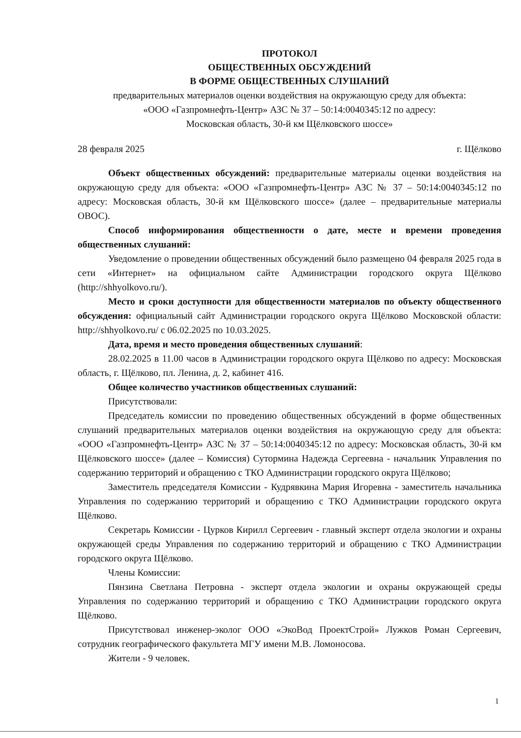ПРОТОКОЛ
ОБЩЕСТВЕННЫХ ОБСУЖДЕНИЙ
В ФОРМЕ ОБЩЕСТВЕННЫХ СЛУШАНИЙ
предварительных материалов оценки воздействия на окружающую среду для объекта:
«ООО «Газпромнефть-Центр» АЗС № 37 – 50:14:0040345:12 по адресу:
Московская область, 30-й км Щёлковского шоссе»
28 февраля 2025 г. Щёлково
Объект общественных обсуждений: предварительные материалы оценки воздействия на окружающую среду для объекта: «ООО «Газпромнефть-Центр» АЗС № 37 – 50:14:0040345:12 по адресу: Московская область, 30-й км Щёлковского шоссе» (далее – предварительные материалы ОВОС).
Способ информирования общественности о дате, месте и времени проведения общественных слушаний:
Уведомление о проведении общественных обсуждений было размещено 04 февраля 2025 года в сети «Интернет» на официальном сайте Администрации городского округа Щёлково (http://shhyolkovo.ru/).
Место и сроки доступности для общественности материалов по объекту общественного обсуждения: официальный сайт Администрации городского округа Щёлково Московской области: http://shhyolkovo.ru/ с 06.02.2025 по 10.03.2025.
Дата, время и место проведения общественных слушаний:
28.02.2025 в 11.00 часов в Администрации городского округа Щёлково по адресу: Московская область, г. Щёлково, пл. Ленина, д. 2, кабинет 416.
Общее количество участников общественных слушаний:
Присутствовали:
Председатель комиссии по проведению общественных обсуждений в форме общественных слушаний предварительных материалов оценки воздействия на окружающую среду для объекта: «ООО «Газпромнефть-Центр» АЗС № 37 – 50:14:0040345:12 по адресу: Московская область, 30-й км Щёлковского шоссе» (далее – Комиссия) Сутормина Надежда Сергеевна - начальник Управления по содержанию территорий и обращению с ТКО Администрации городского округа Щёлково;
Заместитель председателя Комиссии - Кудрявкина Мария Игоревна - заместитель начальника Управления по содержанию территорий и обращению с ТКО Администрации городского округа Щёлково.
Секретарь Комиссии - Цурков Кирилл Сергеевич - главный эксперт отдела экологии и охраны окружающей среды Управления по содержанию территорий и обращению с ТКО Администрации городского округа Щёлково.
Члены Комиссии:
Пянзина Светлана Петровна - эксперт отдела экологии и охраны окружающей среды Управления по содержанию территорий и обращению с ТКО Администрации городского округа Щёлково.
Присутствовал инженер-эколог ООО «ЭкоВод ПроектСтрой» Лужков Роман Сергеевич, сотрудник географического факультета МГУ имени М.В. Ломоносова.
Жители - 9 человек.
1